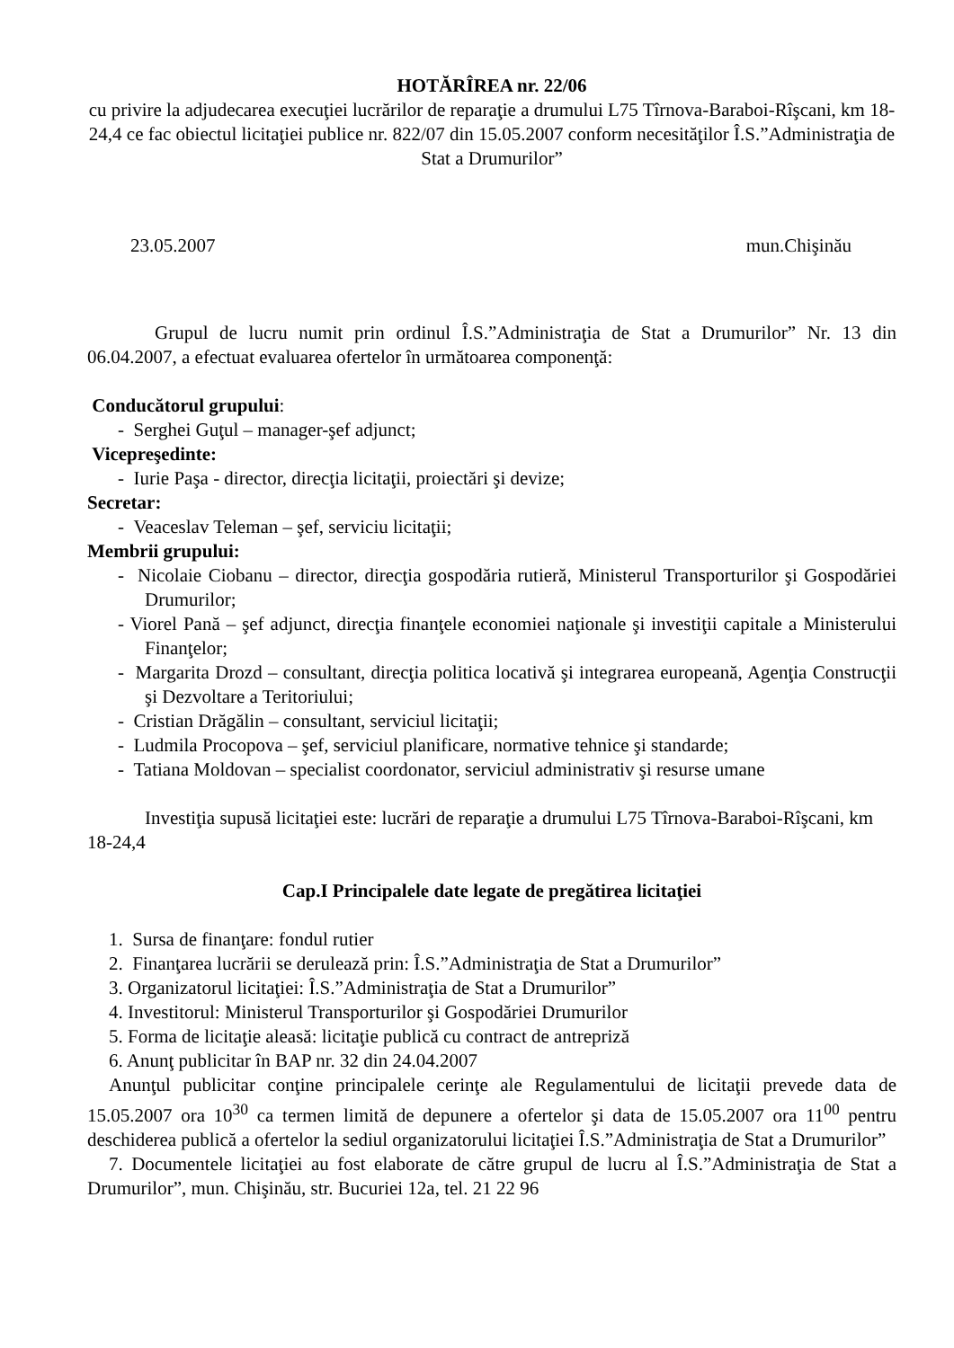HOTĂRÎREA nr. 22/06
cu privire la adjudecarea execuţiei lucrărilor de reparaţie a drumului L75 Tîrnova-Baraboi-Rîşcani, km 18-24,4 ce fac obiectul licitaţiei publice nr. 822/07 din 15.05.2007 conform necesităţilor Î.S.”Administraţia de Stat a Drumurilor”
23.05.2007 mun.Chişinău
Grupul de lucru numit prin ordinul Î.S.”Administraţia de Stat a Drumurilor” Nr. 13 din 06.04.2007, a efectuat evaluarea ofertelor în următoarea componenţă:
Conducătorul grupului:
- Serghei Guţul – manager-şef adjunct;
Vicepreşedinte:
- Iurie Paşa - director, direcţia licitaţii, proiectări şi devize;
Secretar:
- Veaceslav Teleman – şef, serviciu licitaţii;
Membrii grupului:
- Nicolaie Ciobanu – director, direcţia gospodăria rutieră, Ministerul Transporturilor şi Gospodăriei Drumurilor;
- Viorel Pană – şef adjunct, direcţia finanţele economiei naţionale şi investiţii capitale a Ministerului Finanţelor;
- Margarita Drozd – consultant, direcţia politica locativă şi integrarea europeană, Agenţia Construcţii şi Dezvoltare a Teritoriului;
- Cristian Drăgălin – consultant, serviciul licitaţii;
- Ludmila Procopova – şef, serviciul planificare, normative tehnice şi standarde;
- Tatiana Moldovan – specialist coordonator, serviciul administrativ şi resurse umane
Investiţia supusă licitaţiei este: lucrări de reparaţie a drumului L75 Tîrnova-Baraboi-Rîşcani, km 18-24,4
Cap.I Principalele date legate de pregătirea licitaţiei
1. Sursa de finanţare: fondul rutier
2. Finanţarea lucrării se derulează prin: Î.S.”Administraţia de Stat a Drumurilor”
3. Organizatorul licitaţiei: Î.S.”Administraţia de Stat a Drumurilor”
4. Investitorul: Ministerul Transporturilor şi Gospodăriei Drumurilor
5. Forma de licitaţie aleasă: licitaţie publică cu contract de antrepriză
6. Anunţ publicitar în BAP nr. 32 din 24.04.2007
Anunţul publicitar conţine principalele cerinţe ale Regulamentului de licitaţii prevede data de 15.05.2007 ora 10<sup>30</sup> ca termen limită de depunere a ofertelor şi data de 15.05.2007 ora 11<sup>00</sup> pentru deschiderea publică a ofertelor la sediul organizatorului licitaţiei Î.S.”Administraţia de Stat a Drumurilor”
7. Documentele licitaţiei au fost elaborate de către grupul de lucru al Î.S.”Administraţia de Stat a Drumurilor”, mun. Chişinău, str. Bucuriei 12a, tel. 21 22 96